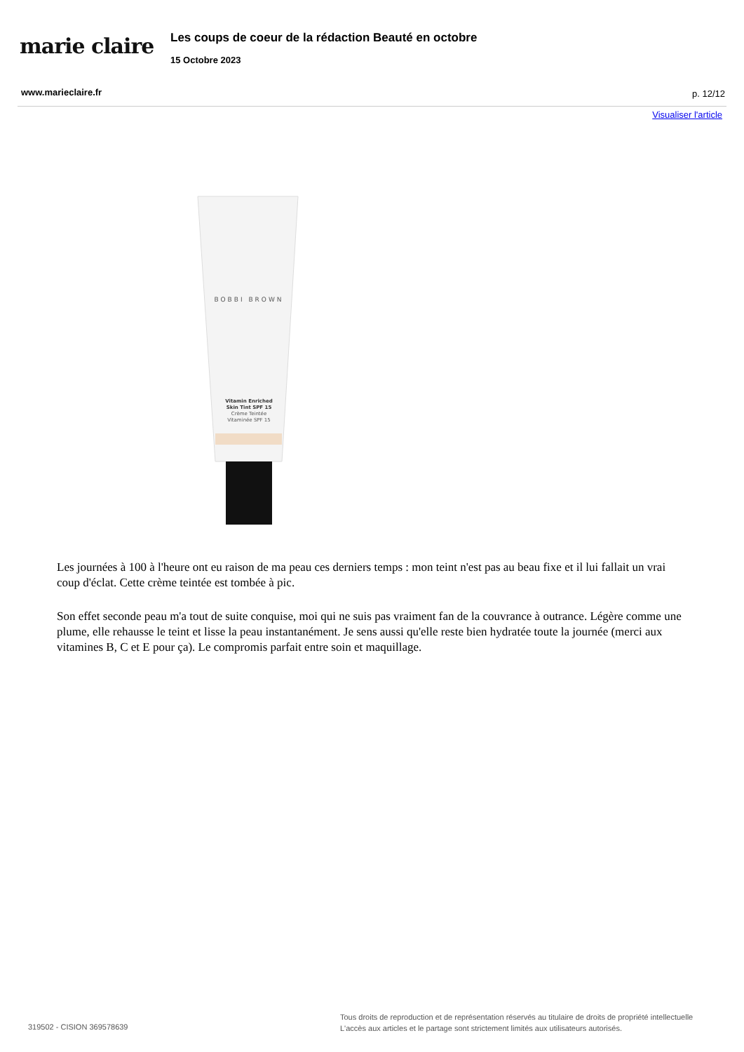marie claire
Les coups de coeur de la rédaction Beauté en octobre
15 Octobre 2023
www.marieclaire.fr p. 12/12
Visualiser l'article
BOBBI BROWN
Vitamin Enriched
Skin Tint SPF 15
Crème Teintée
Vitaminée SPF 15
Les journées à 100 à l'heure ont eu raison de ma peau ces derniers temps : mon teint n'est pas au beau fixe et il lui fallait un vrai coup d'éclat. Cette crème teintée est tombée à pic.
Son effet seconde peau m'a tout de suite conquise, moi qui ne suis pas vraiment fan de la couvrance à outrance. Légère comme une plume, elle rehausse le teint et lisse la peau instantanément. Je sens aussi qu'elle reste bien hydratée toute la journée (merci aux vitamines B, C et E pour ça). Le compromis parfait entre soin et maquillage.
319502 - CISION 369578639
Tous droits de reproduction et de représentation réservés au titulaire de droits de propriété intellectuelle
L'accès aux articles et le partage sont strictement limités aux utilisateurs autorisés.